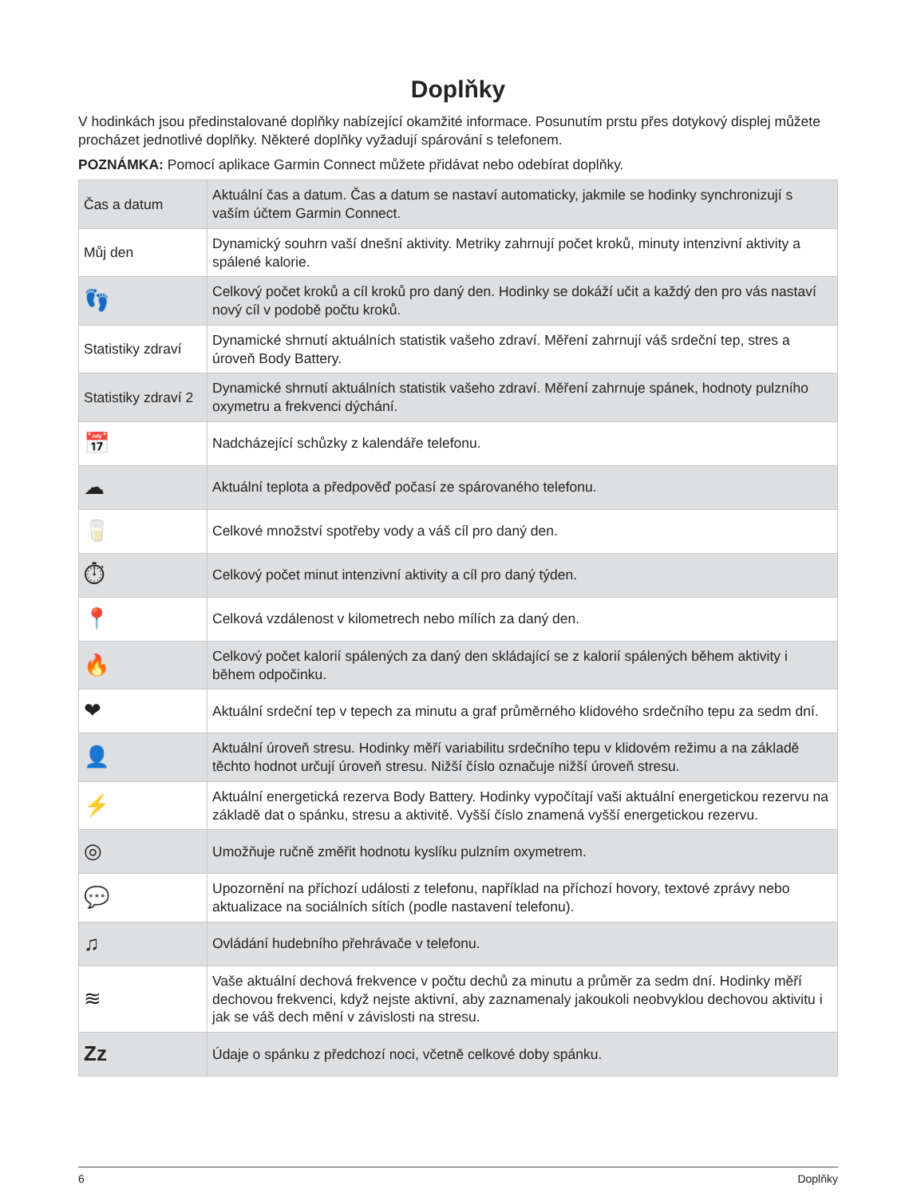Doplňky
V hodinkách jsou předinstalované doplňky nabízející okamžité informace. Posunutím prstu přes dotykový displej můžete procházet jednotlivé doplňky. Některé doplňky vyžadují spárování s telefonem.
POZNÁMKA: Pomocí aplikace Garmin Connect můžete přidávat nebo odebírat doplňky.
| Čas a datum | Aktuální čas a datum. Čas a datum se nastaví automaticky, jakmile se hodinky synchronizují s vaším účtem Garmin Connect. |
| Můj den | Dynamický souhrn vaší dnešní aktivity. Metriky zahrnují počet kroků, minuty intenzivní aktivity a spálené kalorie. |
| 👣 | Celkový počet kroků a cíl kroků pro daný den. Hodinky se dokáží učit a každý den pro vás nastaví nový cíl v podobě počtu kroků. |
| Statistiky zdraví | Dynamické shrnutí aktuálních statistik vašeho zdraví. Měření zahrnují váš srdeční tep, stres a úroveň Body Battery. |
| Statistiky zdraví 2 | Dynamické shrnutí aktuálních statistik vašeho zdraví. Měření zahrnuje spánek, hodnoty pulzního oxymetru a frekvenci dýchání. |
| 📅 | Nadcházející schůzky z kalendáře telefonu. |
| ☁ | Aktuální teplota a předpověď počasí ze spárovaného telefonu. |
| 🥛 | Celkové množství spotřeby vody a váš cíl pro daný den. |
| ⏱ | Celkový počet minut intenzivní aktivity a cíl pro daný týden. |
| 📍 | Celková vzdálenost v kilometrech nebo mílích za daný den. |
| 🔥 | Celkový počet kalorií spálených za daný den skládající se z kalorií spálených během aktivity i během odpočinku. |
| ❤ | Aktuální srdeční tep v tepech za minutu a graf průměrného klidového srdečního tepu za sedm dní. |
| 👤 | Aktuální úroveň stresu. Hodinky měří variabilitu srdečního tepu v klidovém režimu a na základě těchto hodnot určují úroveň stresu. Nižší číslo označuje nižší úroveň stresu. |
| ⚡ | Aktuální energetická rezerva Body Battery. Hodinky vypočítají vaši aktuální energetickou rezervu na základě dat o spánku, stresu a aktivitě. Vyšší číslo znamená vyšší energetickou rezervu. |
| ◎ | Umožňuje ručně změřit hodnotu kyslíku pulzním oxymetrem. |
| 💬 | Upozornění na příchozí události z telefonu, například na příchozí hovory, textové zprávy nebo aktualizace na sociálních sítích (podle nastavení telefonu). |
| ♫ | Ovládání hudebního přehrávače v telefonu. |
| ≋ | Vaše aktuální dechová frekvence v počtu dechů za minutu a průměr za sedm dní. Hodinky měří dechovou frekvenci, když nejste aktivní, aby zaznamenaly jakoukoli neobvyklou dechovou aktivitu i jak se váš dech mění v závislosti na stresu. |
| Zz | Údaje o spánku z předchozí noci, včetně celkové doby spánku. |
6 Doplňky